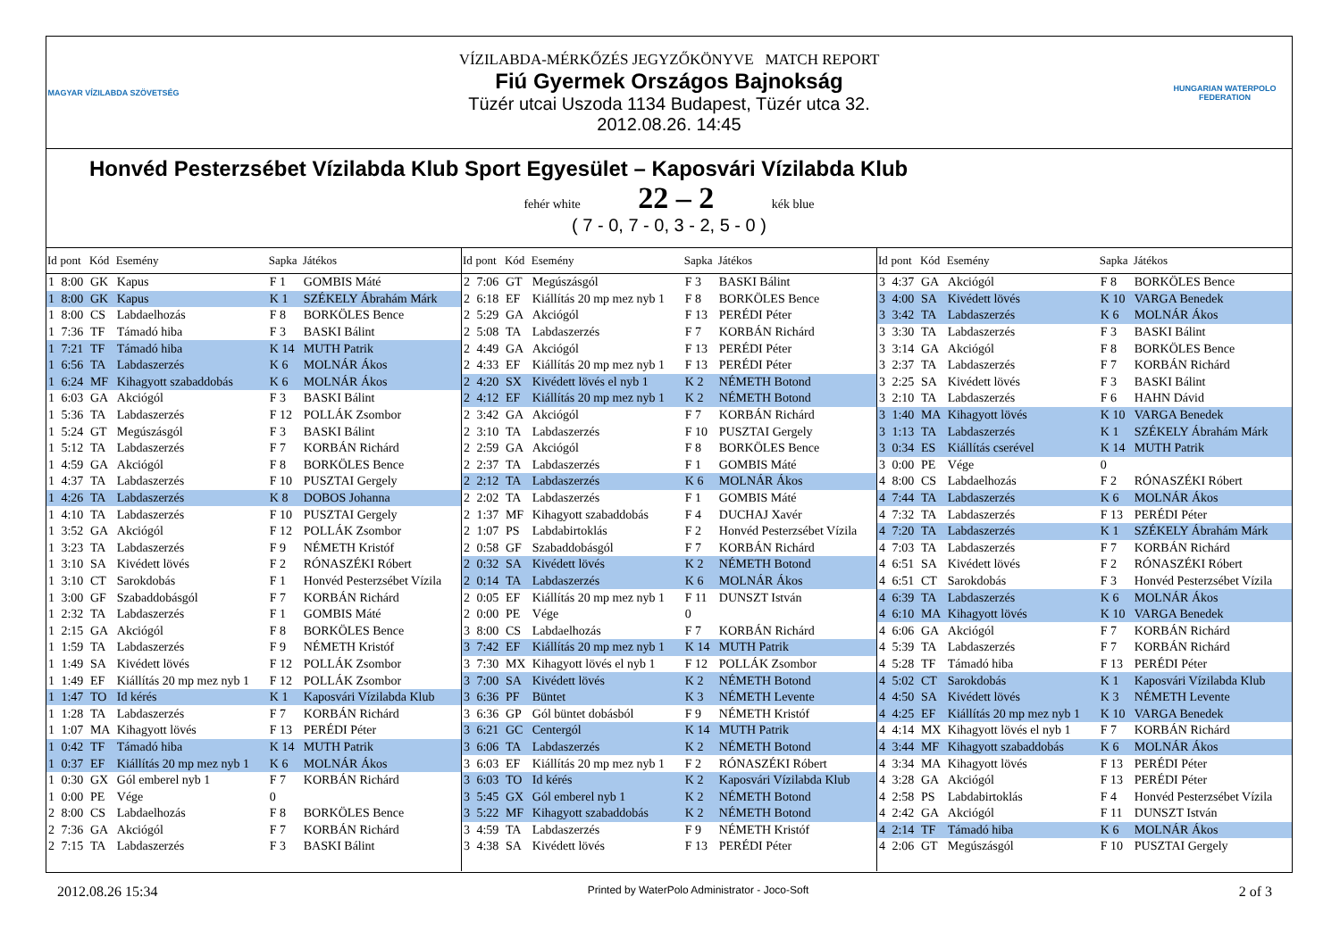MAGYAR VÍZILABDA SZÖVETSÉG
VÍZILABDA-MÉRKŐZÉS JEGYZŐKÖNYVE MATCH REPORT
Fiú Gyermek Országos Bajnokság
Tüzér utcai Uszoda 1134 Budapest, Tüzér utca 32.
2012.08.26. 14:45
HUNGARIAN WATERPOLO FEDERATION
Honvéd Pesterzsébet Vízilabda Klub Sport Egyesület – Kaposvári Vízilabda Klub
fehér white 22 – 2 kék blue
( 7 - 0, 7 - 0, 3 - 2, 5 - 0 )
| Id | pont | Kód | Esemény | Sapka | Játékos |
| --- | --- | --- | --- | --- | --- |
| 1 | 8:00 | GK | Kapus | F 1 | GOMBIS Máté |
| 1 | 8:00 | GK | Kapus | K 1 | SZÉKELY Ábrahám Márk |
| 1 | 8:00 | CS | Labdaelhozás | F 8 | BORKÖLES Bence |
| 1 | 7:36 | TF | Támadó hiba | F 3 | BASKI Bálint |
| 1 | 7:21 | TF | Támadó hiba | K 14 | MUTH Patrik |
| 1 | 6:56 | TA | Labdaszerzés | K 6 | MOLNÁR Ákos |
| 1 | 6:24 | MF | Kihagyott szabaddobás | K 6 | MOLNÁR Ákos |
| 1 | 6:03 | GA | Akciógól | F 3 | BASKI Bálint |
| 1 | 5:36 | TA | Labdaszerzés | F 12 | POLLÁK Zsombor |
| 1 | 5:24 | GT | Megúszásgól | F 3 | BASKI Bálint |
| 1 | 5:12 | TA | Labdaszerzés | F 7 | KORBÁN Richárd |
| 1 | 4:59 | GA | Akciógól | F 8 | BORKÖLES Bence |
| 1 | 4:37 | TA | Labdaszerzés | F 10 | PUSZTAI Gergely |
| 1 | 4:26 | TA | Labdaszerzés | K 8 | DOBOS Johanna |
| 1 | 4:10 | TA | Labdaszerzés | F 10 | PUSZTAI Gergely |
| 1 | 3:52 | GA | Akciógól | F 12 | POLLÁK Zsombor |
| 1 | 3:23 | TA | Labdaszerzés | F 9 | NÉMETH Kristóf |
| 1 | 3:10 | SA | Kivédett lövés | F 2 | RÓNASZÉKI Róbert |
| 1 | 3:10 | CT | Sarokdobás | F 1 | Honvéd Pesterzsébet Vízila |
| 1 | 3:00 | GF | Szabaddobásgól | F 7 | KORBÁN Richárd |
| 1 | 2:32 | TA | Labdaszerzés | F 1 | GOMBIS Máté |
| 1 | 2:15 | GA | Akciógól | F 8 | BORKÖLES Bence |
| 1 | 1:59 | TA | Labdaszerzés | F 9 | NÉMETH Kristóf |
| 1 | 1:49 | SA | Kivédett lövés | F 12 | POLLÁK Zsombor |
| 1 | 1:49 | EF | Kiállítás 20 mp mez nyb 1 | F 12 | POLLÁK Zsombor |
| 1 | 1:47 | TO | Id kérés | K 1 | Kaposvári Vízilabda Klub |
| 1 | 1:28 | TA | Labdaszerzés | F 7 | KORBÁN Richárd |
| 1 | 1:07 | MA | Kihagyott lövés | F 13 | PERÉDI Péter |
| 1 | 0:42 | TF | Támadó hiba | K 14 | MUTH Patrik |
| 1 | 0:37 | EF | Kiállítás 20 mp mez nyb 1 | K 6 | MOLNÁR Ákos |
| 1 | 0:30 | GX | Gól emberel nyb 1 | F 7 | KORBÁN Richárd |
| 1 | 0:00 | PE | Vége | 0 | |
| 2 | 8:00 | CS | Labdaelhozás | F 8 | BORKÖLES Bence |
| 2 | 7:36 | GA | Akciógól | F 7 | KORBÁN Richárd |
| 2 | 7:15 | TA | Labdaszerzés | F 3 | BASKI Bálint |
| Id | pont | Kód | Esemény | Sapka | Játékos |
| --- | --- | --- | --- | --- | --- |
| 2 | 7:06 | GT | Megúszásgól | F 3 | BASKI Bálint |
| 2 | 6:18 | EF | Kiállítás 20 mp mez nyb 1 | F 8 | BORKÖLES Bence |
| 2 | 5:29 | GA | Akciógól | F 13 | PERÉDI Péter |
| 2 | 5:08 | TA | Labdaszerzés | F 7 | KORBÁN Richárd |
| 2 | 4:49 | GA | Akciógól | F 13 | PERÉDI Péter |
| 2 | 4:33 | EF | Kiállítás 20 mp mez nyb 1 | F 13 | PERÉDI Péter |
| 2 | 4:20 | SX | Kivédett lövés el nyb 1 | K 2 | NÉMETH Botond |
| 2 | 4:12 | EF | Kiállítás 20 mp mez nyb 1 | K 2 | NÉMETH Botond |
| 2 | 3:42 | GA | Akciógól | F 7 | KORBÁN Richárd |
| 2 | 3:10 | TA | Labdaszerzés | F 10 | PUSZTAI Gergely |
| 2 | 2:59 | GA | Akciógól | F 8 | BORKÖLES Bence |
| 2 | 2:37 | TA | Labdaszerzés | F 1 | GOMBIS Máté |
| 2 | 2:12 | TA | Labdaszerzés | K 6 | MOLNÁR Ákos |
| 2 | 2:02 | TA | Labdaszerzés | F 1 | GOMBIS Máté |
| 2 | 1:37 | MF | Kihagyott szabaddobás | F 4 | DUCHAJ Xavér |
| 2 | 1:07 | PS | Labdabirtoklás | F 2 | Honvéd Pesterzsébet Vízila |
| 2 | 0:58 | GF | Szabaddobásgól | F 7 | KORBÁN Richárd |
| 2 | 0:32 | SA | Kivédett lövés | K 2 | NÉMETH Botond |
| 2 | 0:14 | TA | Labdaszerzés | K 6 | MOLNÁR Ákos |
| 2 | 0:05 | EF | Kiállítás 20 mp mez nyb 1 | F 11 | DUNSZT István |
| 2 | 0:00 | PE | Vége | 0 | |
| 3 | 8:00 | CS | Labdaelhozás | F 7 | KORBÁN Richárd |
| 3 | 7:42 | EF | Kiállítás 20 mp mez nyb 1 | K 14 | MUTH Patrik |
| 3 | 7:30 | MX | Kihagyott lövés el nyb 1 | F 12 | POLLÁK Zsombor |
| 3 | 7:00 | SA | Kivédett lövés | K 2 | NÉMETH Botond |
| 3 | 6:36 | PF | Büntet | K 3 | NÉMETH Levente |
| 3 | 6:36 | GP | Gól büntet dobásból | F 9 | NÉMETH Kristóf |
| 3 | 6:21 | GC | Centergól | K 14 | MUTH Patrik |
| 3 | 6:06 | TA | Labdaszerzés | K 2 | NÉMETH Botond |
| 3 | 6:03 | EF | Kiállítás 20 mp mez nyb 1 | F 2 | RÓNASZÉKI Róbert |
| 3 | 6:03 | TO | Id kérés | K 2 | Kaposvári Vízilabda Klub |
| 3 | 5:45 | GX | Gól emberel nyb 1 | K 2 | NÉMETH Botond |
| 3 | 5:22 | MF | Kihagyott szabaddobás | K 2 | NÉMETH Botond |
| 3 | 4:59 | TA | Labdaszerzés | F 9 | NÉMETH Kristóf |
| 3 | 4:38 | SA | Kivédett lövés | F 13 | PERÉDI Péter |
| Id | pont | Kód | Esemény | Sapka | Játékos |
| --- | --- | --- | --- | --- | --- |
| 3 | 4:37 | GA | Akciógól | F 8 | BORKÖLES Bence |
| 3 | 4:00 | SA | Kivédett lövés | K 10 | VARGA Benedek |
| 3 | 3:42 | TA | Labdaszerzés | K 6 | MOLNÁR Ákos |
| 3 | 3:30 | TA | Labdaszerzés | F 3 | BASKI Bálint |
| 3 | 3:14 | GA | Akciógól | F 8 | BORKÖLES Bence |
| 3 | 2:37 | TA | Labdaszerzés | F 7 | KORBÁN Richárd |
| 3 | 2:25 | SA | Kivédett lövés | F 3 | BASKI Bálint |
| 3 | 2:10 | TA | Labdaszerzés | F 6 | HAHN Dávid |
| 3 | 1:40 | MA | Kihagyott lövés | K 10 | VARGA Benedek |
| 3 | 1:13 | TA | Labdaszerzés | K 1 | SZÉKELY Ábrahám Márk |
| 3 | 0:34 | ES | Kiállítás cserével | K 14 | MUTH Patrik |
| 3 | 0:00 | PE | Vége | 0 | |
| 4 | 8:00 | CS | Labdaelhozás | F 2 | RÓNASZÉKI Róbert |
| 4 | 7:44 | TA | Labdaszerzés | K 6 | MOLNÁR Ákos |
| 4 | 7:32 | TA | Labdaszerzés | F 13 | PERÉDI Péter |
| 4 | 7:20 | TA | Labdaszerzés | K 1 | SZÉKELY Ábrahám Márk |
| 4 | 7:03 | TA | Labdaszerzés | F 7 | KORBÁN Richárd |
| 4 | 6:51 | SA | Kivédett lövés | F 2 | RÓNASZÉKI Róbert |
| 4 | 6:51 | CT | Sarokdobás | F 3 | Honvéd Pesterzsébet Vízila |
| 4 | 6:39 | TA | Labdaszerzés | K 6 | MOLNÁR Ákos |
| 4 | 6:10 | MA | Kihagyott lövés | K 10 | VARGA Benedek |
| 4 | 6:06 | GA | Akciógól | F 7 | KORBÁN Richárd |
| 4 | 5:39 | TA | Labdaszerzés | F 7 | KORBÁN Richárd |
| 4 | 5:28 | TF | Támadó hiba | F 13 | PERÉDI Péter |
| 4 | 5:02 | CT | Sarokdobás | K 1 | Kaposvári Vízilabda Klub |
| 4 | 4:50 | SA | Kivédett lövés | K 3 | NÉMETH Levente |
| 4 | 4:25 | EF | Kiállítás 20 mp mez nyb 1 | K 10 | VARGA Benedek |
| 4 | 4:14 | MX | Kihagyott lövés el nyb 1 | F 7 | KORBÁN Richárd |
| 4 | 3:44 | MF | Kihagyott szabaddobás | K 6 | MOLNÁR Ákos |
| 4 | 3:34 | MA | Kihagyott lövés | F 13 | PERÉDI Péter |
| 4 | 3:28 | GA | Akciógól | F 13 | PERÉDI Péter |
| 4 | 2:58 | PS | Labdabirtoklás | F 4 | Honvéd Pesterzsébet Vízila |
| 4 | 2:42 | GA | Akciógól | F 11 | DUNSZT István |
| 4 | 2:14 | TF | Támadó hiba | K 6 | MOLNÁR Ákos |
| 4 | 2:06 | GT | Megúszásgól | F 10 | PUSZTAI Gergely |
2012.08.26 15:34 Printed by WaterPolo Administrator - Joco-Soft 2 of 3